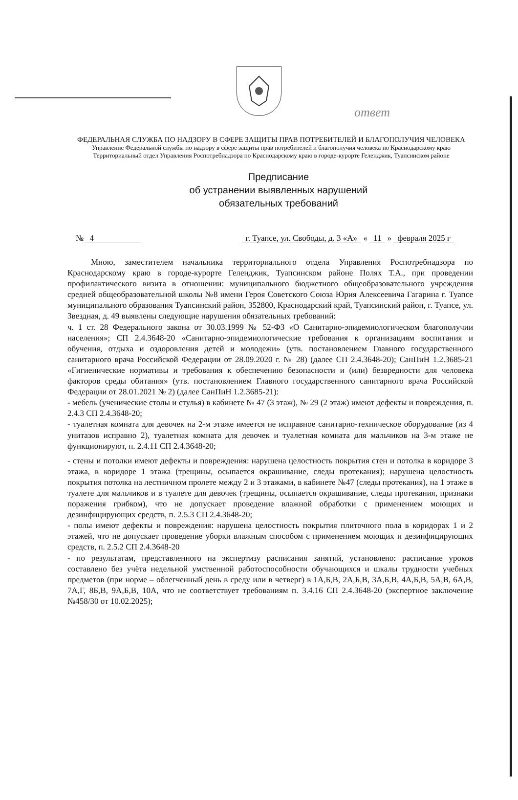ответ
ФЕДЕРАЛЬНАЯ СЛУЖБА ПО НАДЗОРУ В СФЕРЕ ЗАЩИТЫ ПРАВ ПОТРЕБИТЕЛЕЙ И БЛАГОПОЛУЧИЯ ЧЕЛОВЕКА
Управление Федеральной службы по надзору в сфере защиты прав потребителей и благополучия человека по Краснодарскому краю
Территориальный отдел Управления Роспотребнадзора по Краснодарскому краю в городе-курорте Геленджик, Туапсинском районе
Предписание
об устранении выявленных нарушений
обязательных требований
№ 4 г. Туапсе, ул. Свободы, д. 3 «А» « 11 » февраля 2025 г
Мною, заместителем начальника территориального отдела Управления Роспотребнадзора по Краснодарскому краю в городе-курорте Геленджик, Туапсинском районе Полях Т.А., при проведении профилактического визита в отношении: муниципального бюджетного общеобразовательного учреждения средней общеобразовательной школы №8 имени Героя Советского Союза Юрия Алексеевича Гагарина г. Туапсе муниципального образования Туапсинский район, 352800, Краснодарский край, Туапсинский район, г. Туапсе, ул. Звездная, д. 49 выявлены следующие нарушения обязательных требований:
ч. 1 ст. 28 Федерального закона от 30.03.1999 № 52-ФЗ «О Санитарно-эпидемиологическом благополучии населения»; СП 2.4.3648-20 «Санитарно-эпидемиологические требования к организациям воспитания и обучения, отдыха и оздоровления детей и молодежи» (утв. постановлением Главного государственного санитарного врача Российской Федерации от 28.09.2020 г. № 28) (далее СП 2.4.3648-20); СанПиН 1.2.3685-21 «Гигиенические нормативы и требования к обеспечению безопасности и (или) безвредности для человека факторов среды обитания» (утв. постановлением Главного государственного санитарного врача Российской Федерации от 28.01.2021 № 2) (далее СанПиН 1.2.3685-21):
- мебель (ученические столы и стулья) в кабинете № 47 (3 этаж), № 29 (2 этаж) имеют дефекты и повреждения, п. 2.4.3 СП 2.4.3648-20;
- туалетная комната для девочек на 2-м этаже имеется не исправное санитарно-техническое оборудование (из 4 унитазов исправно 2), туалетная комната для девочек и туалетная комната для мальчиков на 3-м этаже не функционируют, п. 2.4.11 СП 2.4.3648-20;
- стены и потолки имеют дефекты и повреждения: нарушена целостность покрытия стен и потолка в коридоре 3 этажа, в коридоре 1 этажа (трещины, осыпается окрашивание, следы протекания); нарушена целостность покрытия потолка на лестничном пролете между 2 и 3 этажами, в кабинете №47 (следы протекания), на 1 этаже в туалете для мальчиков и в туалете для девочек (трещины, осыпается окрашивание, следы протекания, признаки поражения грибком), что не допускает проведение влажной обработки с применением моющих и дезинфицирующих средств, п. 2.5.3 СП 2.4.3648-20;
- полы имеют дефекты и повреждения: нарушена целостность покрытия плиточного пола в коридорах 1 и 2 этажей, что не допускает проведение уборки влажным способом с применением моющих и дезинфицирующих средств, п. 2.5.2 СП 2.4.3648-20
- по результатам, представленного на экспертизу расписания занятий, установлено: расписание уроков составлено без учёта недельной умственной работоспособности обучающихся и шкалы трудности учебных предметов (при норме – облегченный день в среду или в четверг) в 1А,Б,В, 2А,Б,В, 3А,Б,В, 4А,Б,В, 5А,В, 6А,В, 7А,Г, 8Б,В, 9А,Б,В, 10А, что не соответствует требованиям п. 3.4.16 СП 2.4.3648-20 (экспертное заключение №458/30 от 10.02.2025);